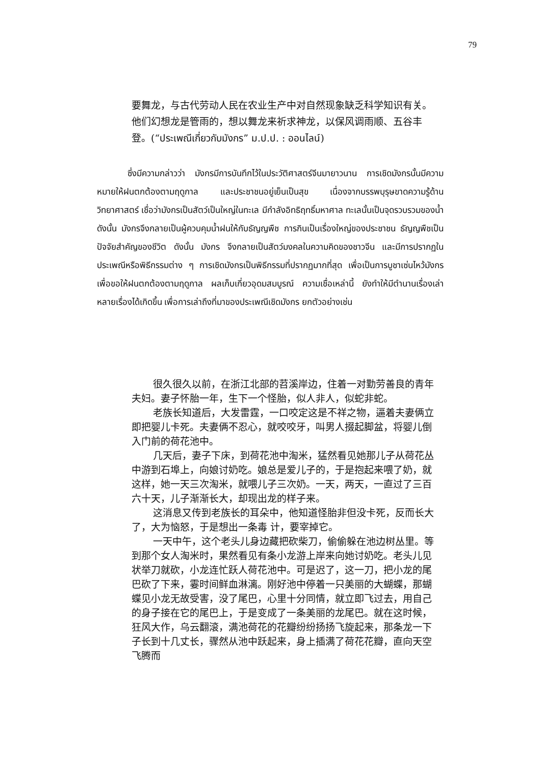79
要舞龙，与古代劳动人民在农业生产中对自然现象缺乏科学知识有关。他们幻想龙是管雨的，想以舞龙来祈求神龙，以保风调雨顺、五谷丰登。(“ประเพณีเกี่ยวกับมังกร” ม.ป.ป. : ออนไลน์)
ซึ่งมีความกล่าวว่า มังกรมีการบันทึกไว้ในประวัติศาสตร์จีนมายาวนาน การเชิดมังกรนั้นมีความหมายให้ฝนตกต้องตามฤดูกาล และประชาชนอยู่เย็นเป็นสุข เนื่องจากบรรพบุรุษขาดความรู้ด้านวิทยาศาสตร์ เชื่อว่ามังกรเป็นสัตว์เป็นใหญ่ในทะเล มีกำลังอิทธิฤทธิ์มหาศาล ทะเลนั้นเป็นจุดรวบรวมของน้ำ ดังนั้น มังกรจึงกลายเป็นผู้ควบคุมน้ำฝนให้กับธัญญพืช การกินเป็นเรื่องใหญ่ของประชาชน ธัญญพืชเป็นปัจจัยสำคัญของชีวิต ดังนั้น มังกร จึงกลายเป็นสัตว์มงคลในความคิดของชาวจีน และมีการปรากฏในประเพณีหรือพิธีกรรมต่าง ๆ การเชิดมังกรเป็นพิธีกรรมที่ปรากฏมากที่สุด เพื่อเป็นการบูชาเซ่นไหว้มังกร เพื่อขอให้ฝนตกต้องตามฤดูกาล ผลเก็บเกี่ยวอุดมสมบูรณ์ ความเชื่อเหล่านี้ ยังทำให้มีตำนานเรื่องเล่าหลายเรื่องได้เกิดขึ้น เพื่อการเล่าถึงที่มาของประเพณีเชิดมังกร ยกตัวอย่างเช่น
很久很久以前，在浙江北部的苕溪岸边，住着一对勤劳善良的青年夫妇。妻子怀胎一年，生下一个怪胎，似人非人，似蛇非蛇。
老族长知道后，大发雷霆，一口咬定这是不祥之物，逼着夫妻俩立即把婴儿卡死。夫妻俩不忍心，就咬咬牙，叫男人掇起脚盆，将婴儿倒入门前的荷花池中。
几天后，妻子下床，到荷花池中淘米，猛然看见她那儿子从荷花丛中游到石埠上，向娘讨奶吃。娘总是爱儿子的，于是抱起来喂了奶，就这样，她一天三次淘米，就喂儿子三次奶。一天，两天，一直过了三百六十天，儿子渐渐长大，却现出龙的样子来。
这消息又传到老族长的耳朵中，他知道怪胎非但没卡死，反而长大了，大为恼怒，于是想出一条毒 计，要宰掉它。
一天中午，这个老头儿身边藏把砍柴刀，偷偷躲在池边树丛里。等到那个女人淘米时，果然看见有条小龙游上岸来向她讨奶吃。老头儿见状举刀就砍，小龙连忙跃人荷花池中。可是迟了，这一刀，把小龙的尾巴砍了下来，霎时间鲜血淋漓。刚好池中停着一只美丽的大蝴蝶，那蝴蝶见小龙无故受害，没了尾巴，心里十分同情，就立即飞过去，用自己的身子接在它的尾巴上，于是变成了一条美丽的龙尾巴。就在这时候，狂风大作，乌云翻滚，满池荷花的花瓣纷纷扬扬飞旋起来，那条龙一下子长到十几丈长，骤然从池中跃起来，身上插满了荷花花瓣，直向天空飞腾而